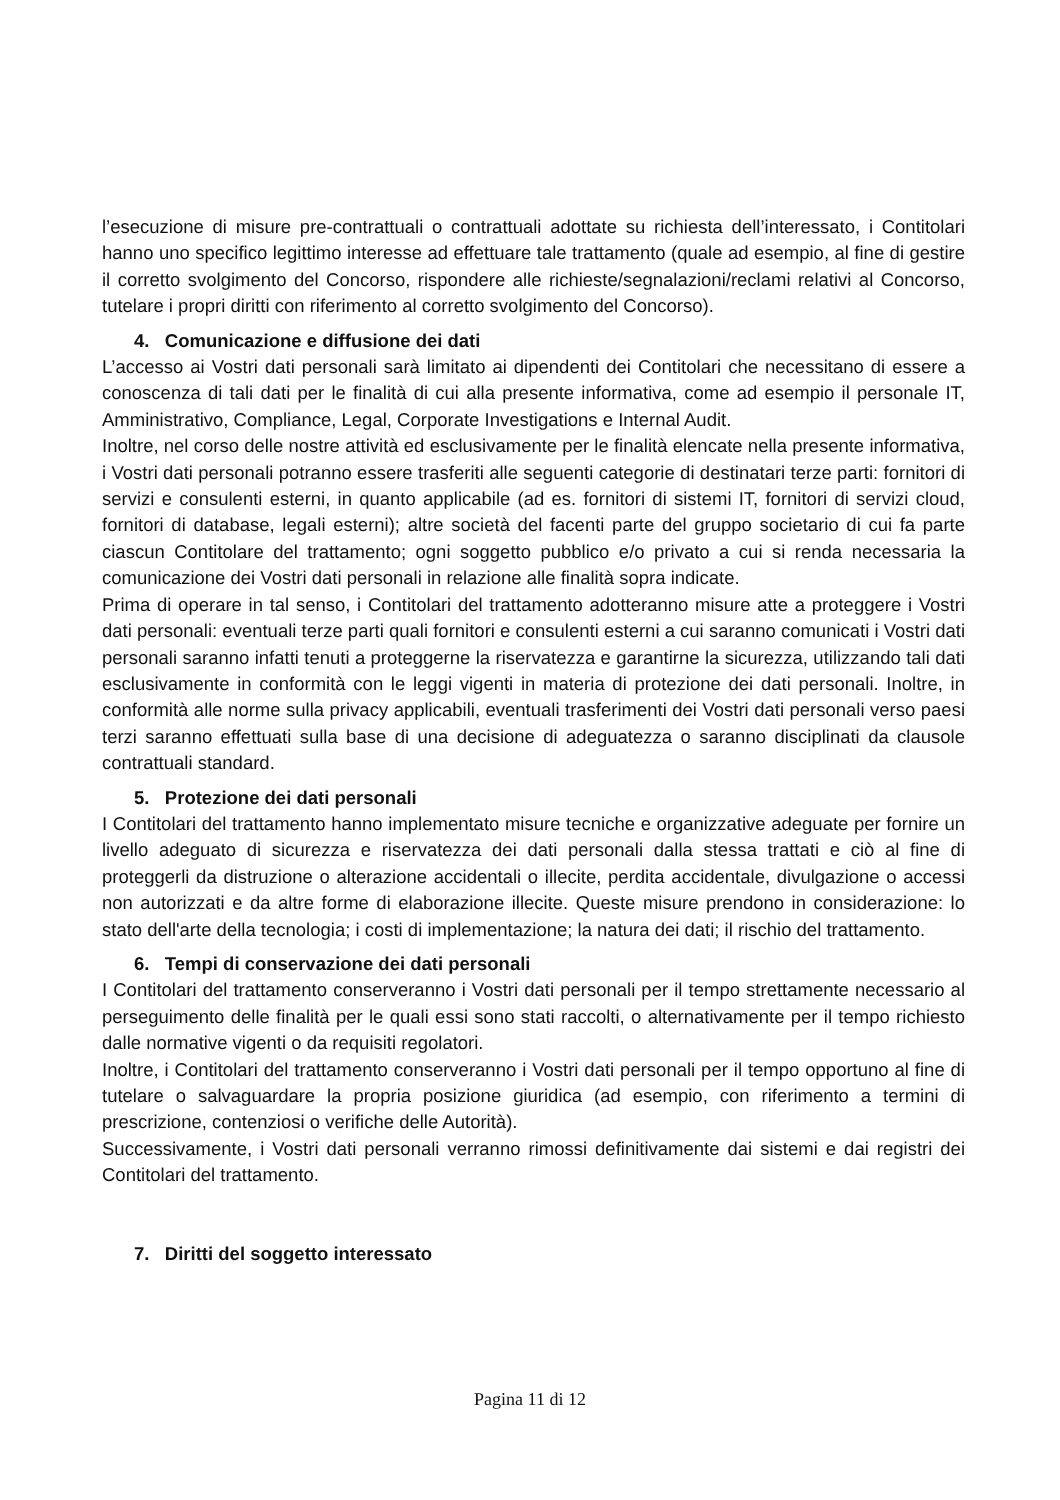l’esecuzione di misure pre-contrattuali o contrattuali adottate su richiesta dell’interessato, i Contitolari hanno uno specifico legittimo interesse ad effettuare tale trattamento (quale ad esempio, al fine di gestire il corretto svolgimento del Concorso, rispondere alle richieste/segnalazioni/reclami relativi al Concorso, tutelare i propri diritti con riferimento al corretto svolgimento del Concorso).
4. Comunicazione e diffusione dei dati
L’accesso ai Vostri dati personali sarà limitato ai dipendenti dei Contitolari che necessitano di essere a conoscenza di tali dati per le finalità di cui alla presente informativa, come ad esempio il personale IT, Amministrativo, Compliance, Legal, Corporate Investigations e Internal Audit.
Inoltre, nel corso delle nostre attività ed esclusivamente per le finalità elencate nella presente informativa, i Vostri dati personali potranno essere trasferiti alle seguenti categorie di destinatari terze parti: fornitori di servizi e consulenti esterni, in quanto applicabile (ad es. fornitori di sistemi IT, fornitori di servizi cloud, fornitori di database, legali esterni); altre società del facenti parte del gruppo societario di cui fa parte ciascun Contitolare del trattamento; ogni soggetto pubblico e/o privato a cui si renda necessaria la comunicazione dei Vostri dati personali in relazione alle finalità sopra indicate.
Prima di operare in tal senso, i Contitolari del trattamento adotteranno misure atte a proteggere i Vostri dati personali: eventuali terze parti quali fornitori e consulenti esterni a cui saranno comunicati i Vostri dati personali saranno infatti tenuti a proteggerne la riservatezza e garantirne la sicurezza, utilizzando tali dati esclusivamente in conformità con le leggi vigenti in materia di protezione dei dati personali. Inoltre, in conformità alle norme sulla privacy applicabili, eventuali trasferimenti dei Vostri dati personali verso paesi terzi saranno effettuati sulla base di una decisione di adeguatezza o saranno disciplinati da clausole contrattuali standard.
5. Protezione dei dati personali
I Contitolari del trattamento hanno implementato misure tecniche e organizzative adeguate per fornire un livello adeguato di sicurezza e riservatezza dei dati personali dalla stessa trattati e ciò al fine di proteggerli da distruzione o alterazione accidentali o illecite, perdita accidentale, divulgazione o accessi non autorizzati e da altre forme di elaborazione illecite. Queste misure prendono in considerazione: lo stato dell'arte della tecnologia; i costi di implementazione; la natura dei dati; il rischio del trattamento.
6. Tempi di conservazione dei dati personali
I Contitolari del trattamento conserveranno i Vostri dati personali per il tempo strettamente necessario al perseguimento delle finalità per le quali essi sono stati raccolti, o alternativamente per il tempo richiesto dalle normative vigenti o da requisiti regolatori.
Inoltre, i Contitolari del trattamento conserveranno i Vostri dati personali per il tempo opportuno al fine di tutelare o salvaguardare la propria posizione giuridica (ad esempio, con riferimento a termini di prescrizione, contenziosi o verifiche delle Autorità).
Successivamente, i Vostri dati personali verranno rimossi definitivamente dai sistemi e dai registri dei Contitolari del trattamento.
7. Diritti del soggetto interessato
Pagina 11 di 12